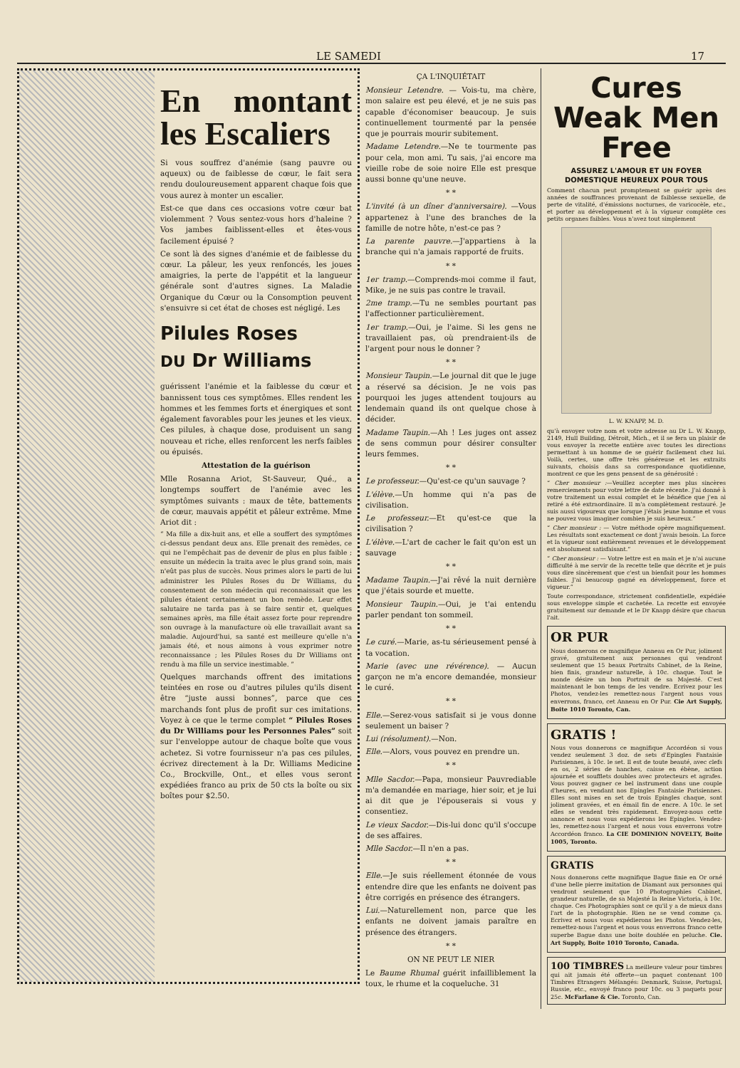LE SAMEDI 17
En montant les Escaliers
Si vous souffrez d'anémie (sang pauvre ou aqueux) ou de faiblesse de cœur, le fait sera rendu douloureusement apparent chaque fois que vous aurez à monter un escalier.
Est-ce que dans ces occasions votre cœur bat violemment ? Vous sentez-vous hors d'haleine ? Vos jambes faiblissent-elles et êtes-vous facilement épuisé ?
Ce sont là des signes d'anémie et de faiblesse du cœur. La pâleur, les yeux renfoncés, les joues amaigries, la perte de l'appétit et la langueur générale sont d'autres signes. La Maladie Organique du Cœur ou la Consomption peuvent s'ensuivre si cet état de choses est négligé. Les
Pilules Roses
DU Dr Williams
guérissent l'anémie et la faiblesse du cœur et bannissent tous ces symptômes. Elles rendent les hommes et les femmes forts et énergiques et sont également favorables pour les jeunes et les vieux. Ces pilules, à chaque dose, produisent un sang nouveau et riche, elles renforcent les nerfs faibles ou épuisés.
Attestation de la guérison
Mlle Rosanna Ariot, St-Sauveur, Qué., a longtemps souffert de l'anémie avec les symptômes suivants : maux de tête, battements de cœur, mauvais appétit et pâleur extrême. Mme Ariot dit :
“ Ma fille a dix-huit ans, et elle a souffert des symptômes ci-dessus pendant deux ans. Elle prenait des remèdes, ce qui ne l'empêchait pas de devenir de plus en plus faible ; ensuite un médecin la traita avec le plus grand soin, mais n'eût pas plus de succès. Nous primes alors le parti de lui administrer les Pilules Roses du Dr Williams, du consentement de son médecin qui reconnaissait que les pilules étaient certainement un bon remède. Leur effet salutaire ne tarda pas à se faire sentir et, quelques semaines après, ma fille était assez forte pour reprendre son ouvrage à la manufacture où elle travaillait avant sa maladie. Aujourd'hui, sa santé est meilleure qu'elle n'a jamais été, et nous aimons à vous exprimer notre reconnaissance ; les Pilules Roses du Dr Williams ont rendu à ma fille un service inestimable. ”
Quelques marchands offrent des imitations teintées en rose ou d'autres pilules qu'ils disent être “juste aussi bonnes”, parce que ces marchands font plus de profit sur ces imitations. Voyez à ce que le terme complet “ Pilules Roses du Dr Williams pour les Personnes Pales” soit sur l'enveloppe autour de chaque boîte que vous achetez. Si votre fournisseur n'a pas ces pilules, écrivez directement à la Dr. Williams Medicine Co., Brockville, Ont., et elles vous seront expédiées franco au prix de 50 cts la boîte ou six boîtes pour $2.50.
ÇA L'INQUIÉTAIT
Monsieur Letendre. — Vois-tu, ma chère, mon salaire est peu élevé, et je ne suis pas capable d'économiser beaucoup. Je suis continuellement tourmenté par la pensée que je pourrais mourir subitement.
Madame Letendre.—Ne te tourmente pas pour cela, mon ami. Tu sais, j'ai encore ma vieille robe de soie noire Elle est presque aussi bonne qu'une neuve.
* *
L'invité (à un dîner d'anniversaire). —Vous appartenez à l'une des branches de la famille de notre hôte, n'est-ce pas ?
La parente pauvre.—J'appartiens à la branche qui n'a jamais rapporté de fruits.
* *
1er tramp.—Comprends-moi comme il faut, Mike, je ne suis pas contre le travail.
2me tramp.—Tu ne sembles pourtant pas l'affectionner particulièrement.
1er tramp.—Oui, je l'aime. Si les gens ne travaillaient pas, où prendraient-ils de l'argent pour nous le donner ?
* *
Monsieur Taupin.—Le journal dit que le juge a réservé sa décision. Je ne vois pas pourquoi les juges attendent toujours au lendemain quand ils ont quelque chose à décider.
Madame Taupin.—Ah ! Les juges ont assez de sens commun pour désirer consulter leurs femmes.
* *
Le professeur.—Qu'est-ce qu'un sauvage ?
L'élève.—Un homme qui n'a pas de civilisation.
Le professeur.—Et qu'est-ce que la civilisation ?
L'élève.—L'art de cacher le fait qu'on est un sauvage
* *
Madame Taupin.—J'ai rêvé la nuit dernière que j'étais sourde et muette.
Monsieur Taupin.—Oui, je t'ai entendu parler pendant ton sommeil.
* *
Le curé.—Marie, as-tu sérieusement pensé à ta vocation.
Marie (avec une révérence). — Aucun garçon ne m'a encore demandée, monsieur le curé.
* *
Elle.—Serez-vous satisfait si je vous donne seulement un baiser ?
Lui (résolument).—Non.
Elle.—Alors, vous pouvez en prendre un.
* *
Mlle Sacdor.—Papa, monsieur Pauvrediable m'a demandée en mariage, hier soir, et je lui ai dit que je l'épouserais si vous y consentiez.
Le vieux Sacdor.—Dis-lui donc qu'il s'occupe de ses affaires.
Mlle Sacdor.—Il n'en a pas.
* *
Elle.—Je suis réellement étonnée de vous entendre dire que les enfants ne doivent pas être corrigés en présence des étrangers.
Lui.—Naturellement non, parce que les enfants ne doivent jamais paraître en présence des étrangers.
* *
ON NE PEUT LE NIER
Le Baume Rhumal guérit infailliblement la toux, le rhume et la coqueluche. 31
Cures
Weak Men
Free
ASSUREZ L'AMOUR ET UN FOYER DOMESTIQUE HEUREUX POUR TOUS
Comment chacun peut promptement se guérir après des années de souffrances provenant de faiblesse sexuelle, de perte de vitalité, d'émissions nocturnes, de varicocèle, etc., et porter au développement et à la vigueur complète ces petits organes faibles. Vous n'avez tout simplement
L. W. KNAPP, M. D.
qu'à envoyer votre nom et votre adresse au Dr L. W. Knapp, 2149, Hull Building, Détroit, Mich., et il se fera un plaisir de vous envoyer la recette entière avec toutes les directions permettant à un homme de se guérir facilement chez lui. Voilà, certes, une offre très généreuse et les extraits suivants, choisis dans sa correspondance quotidienne, montrent ce que les gens pensent de sa générosité :
“ Cher monsieur :—Veuillez accepter mes plus sincères remerciements pour votre lettre de date récente. J'ai donné à votre traitement un essai complet et le bénéfice que j'en ai retiré a été extraordinaire. Il m'a complètement restauré. Je suis aussi vigoureux que lorsque j'étais jeune homme et vous ne pouvez vous imaginer combien je suis heureux.”
“ Cher monsieur : — Votre méthode opère magnifiquement. Les résultats sont exactement ce dont j'avais besoin. La force et la vigueur sont entièrement revenues et le développement est absolument satisfaisant.”
“ Cher monsieur : — Votre lettre est en main et je n'ai aucune difficulté à me servir de la recette telle que décrite et je puis vous dire sincèrement que c'est un bienfait pour les hommes faibles. J'ai beaucoup gagné en développement, force et vigueur.”
Toute correspondance, strictement confidentielle, expédiée sous enveloppe simple et cachetée. La recette est envoyée gratuitement sur demande et le Dr Knapp désire que chacun l'ait.
OR PUR
Nous donnerons ce magnifique Anneau en Or Pur, joliment gravé, gratuitement aux personnes qui vendront seulement que 15 beaux Portraits Cabinet, de la Reine, bien finis, grandeur naturelle, à 10c. chaque. Tout le monde désire un bon Portrait de sa Majesté. C'est maintenant le bon temps de les vendre. Ecrivez pour les Photos, vendez-les remettez-nous l'argent nous vous enverrons, franco, cet Anneau en Or Pur. Cie Art Supply, Boite 1010 Toronto, Can.
GRATIS !
Nous vous donnerons ce magnifique Accordéon si vous vendez seulement 3 doz. de sets d'Epingles Fantaisie Parisiennes, à 10c. le set. Il est de toute beauté, avec clefs en os, 2 séries de hanches, caisse en ébène, action ajournée et soufflets doubles avec protecteurs et agrafes. Vous pouvez gagner ce bel instrument dans une couple d'heures, en vendant nos Epingles Fantaisie Parisiennes. Elles sont mises en set de trois Epingles chaque, sont joliment gravées, et en émail fin de encre. A 10c. le set elles se vendent très rapidement. Envoyez-nous cette annonce et nous vous expédierons les Epingles. Vendez-les, remettez-nous l'argent et nous vous enverrons votre Accordéon franco. La CIE DOMINION NOVELTY, Boite 1005, Toronto.
GRATIS
Nous donnerons cette magnifique Bague finie en Or orné d'une belle pierre imitation de Diamant aux personnes qui vendront seulement que 10 Photographies Cabinet, grandeur naturelle, de sa Majesté la Reine Victoria, à 10c. chaque. Ces Photographies sont ce qu'il y a de mieux dans l'art de la photographie. Rien ne se vend comme ça. Ecrivez et nous vous expédierons les Photos. Vendez-les, remettez-nous l'argent et nous vous enverrons franco cette superbe Bague dans une boite doublée en peluche. Cie. Art Supply, Boite 1010 Toronto, Canada.
100 TIMBRES La meilleure valeur pour timbres qui ait jamais été offerte—un paquet contenant 100 Timbres Etrangers Mélangés: Denmark, Suisse, Portugal, Russie, etc., envoyé franco pour 10c. ou 3 paquets pour 25c. McFarlane & Cie. Toronto, Can.